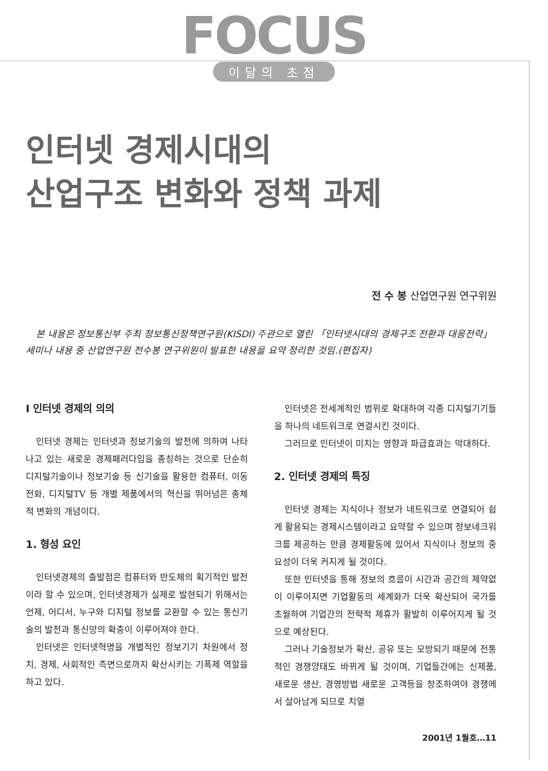FOCUS
이달의 초점
인터넷 경제시대의
산업구조 변화와 정책 과제
전 수 봉 산업연구원 연구위원
본 내용은 정보통신부 주최 정보통신정책연구원(KISDI) 주관으로 열린 「인터넷시대의 경제구조 전환과 대응전략」 세미나 내용 중 산업연구원 전수봉 연구위원이 발표한 내용을 요약 정리한 것임.(편집자)
Ⅰ 인터넷 경제의 의의
인터넷 경제는 인터넷과 정보기술의 발전에 의하여 나타나고 있는 새로운 경제패러다임을 총칭하는 것으로 단순히 디지털기술이나 정보기술 등 신기술을 활용한 컴퓨터, 이동전화, 디지털TV 등 개별 제품에서의 혁신을 뛰어넘은 총체적 변화의 개념이다.
1. 형성 요인
인터넷경제의 출발점은 컴퓨터와 반도체의 획기적인 발전이라 할 수 있으며, 인터넷경제가 실제로 발현되기 위해서는 언제, 어디서, 누구와 디지털 정보를 교환할 수 있는 통신기술의 발전과 통신망의 확충이 이루어져야 한다.
인터넷은 인터넷혁명을 개별적인 정보기기 차원에서 정치, 경제, 사회적인 측면으로까지 확산시키는 기폭제 역할을 하고 있다.
인터넷은 전세계적인 범위로 확대하여 각종 디지털기기들을 하나의 네트워크로 연결시킨 것이다.
그러므로 인터넷이 미치는 영향과 파급효과는 막대하다.
2. 인터넷 경제의 특징
인터넷 경제는 지식이나 정보가 네트워크로 연결되어 쉽게 활용되는 경제시스템이라고 요약할 수 있으며 정보네크워크를 제공하는 만큼 경제활동에 있어서 지식이나 정보의 중요성이 더욱 커지게 될 것이다.
또한 인터넷을 통해 정보의 흐름이 시간과 공간의 제약없이 이루어지면 기업활동의 세계화가 더욱 확산되어 국가를 초월하여 기업간의 전략적 제휴가 활발히 이루어지게 될 것으로 예상된다.
그러나 기술정보가 확산, 공유 또는 모방되기 때문에 전통적인 경쟁양태도 바뀌게 될 것이며, 기업들간에는 신제품, 새로운 생산, 경영방법 새로운 고객등을 창조하여야 경쟁에서 살아남게 되므로 치열
2001년 1월호…11